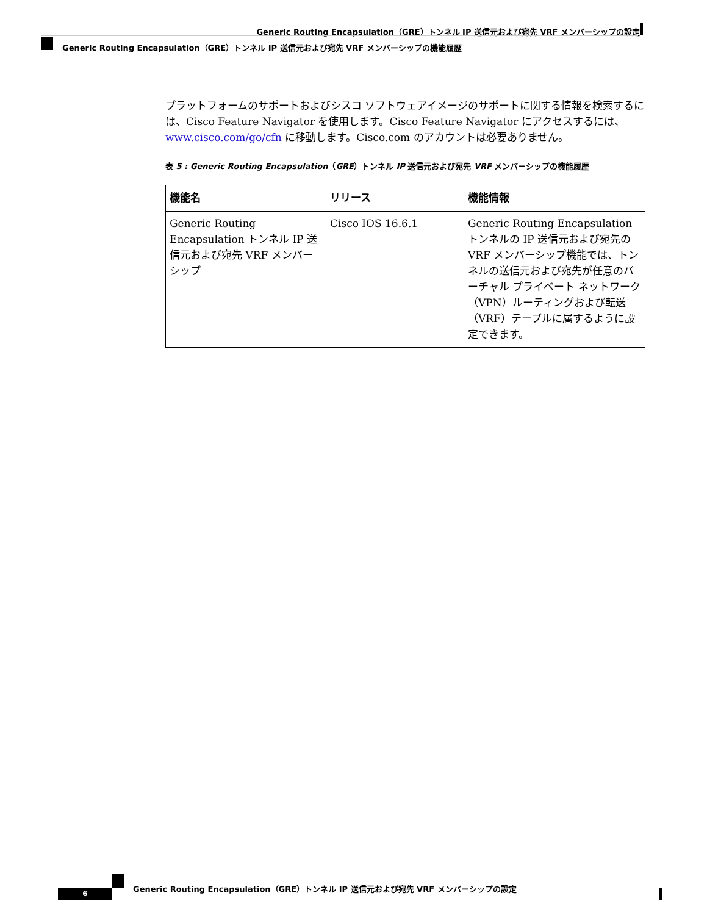Generic Routing Encapsulation（GRE）トンネル IP 送信元および宛先 VRF メンバーシップの設定
Generic Routing Encapsulation（GRE）トンネル IP 送信元および宛先 VRF メンバーシップの機能履歴
プラットフォームのサポートおよびシスコ ソフトウェアイメージのサポートに関する情報を検索するには、Cisco Feature Navigator を使用します。Cisco Feature Navigator にアクセスするには、www.cisco.com/go/cfn に移動します。Cisco.com のアカウントは必要ありません。
表 5 : Generic Routing Encapsulation（GRE）トンネル IP 送信元および宛先 VRF メンバーシップの機能履歴
| 機能名 | リリース | 機能情報 |
| --- | --- | --- |
| Generic Routing Encapsulation トンネル IP 送信元および宛先 VRF メンバーシップ | Cisco IOS 16.6.1 | Generic Routing Encapsulation トンネルの IP 送信元および宛先の VRF メンバーシップ機能では、トンネルの送信元および宛先が任意のバーチャル プライベート ネットワーク（VPN）ルーティングおよび転送（VRF）テーブルに属するように設定できます。 |
Generic Routing Encapsulation（GRE）トンネル IP 送信元および宛先 VRF メンバーシップの設定
6